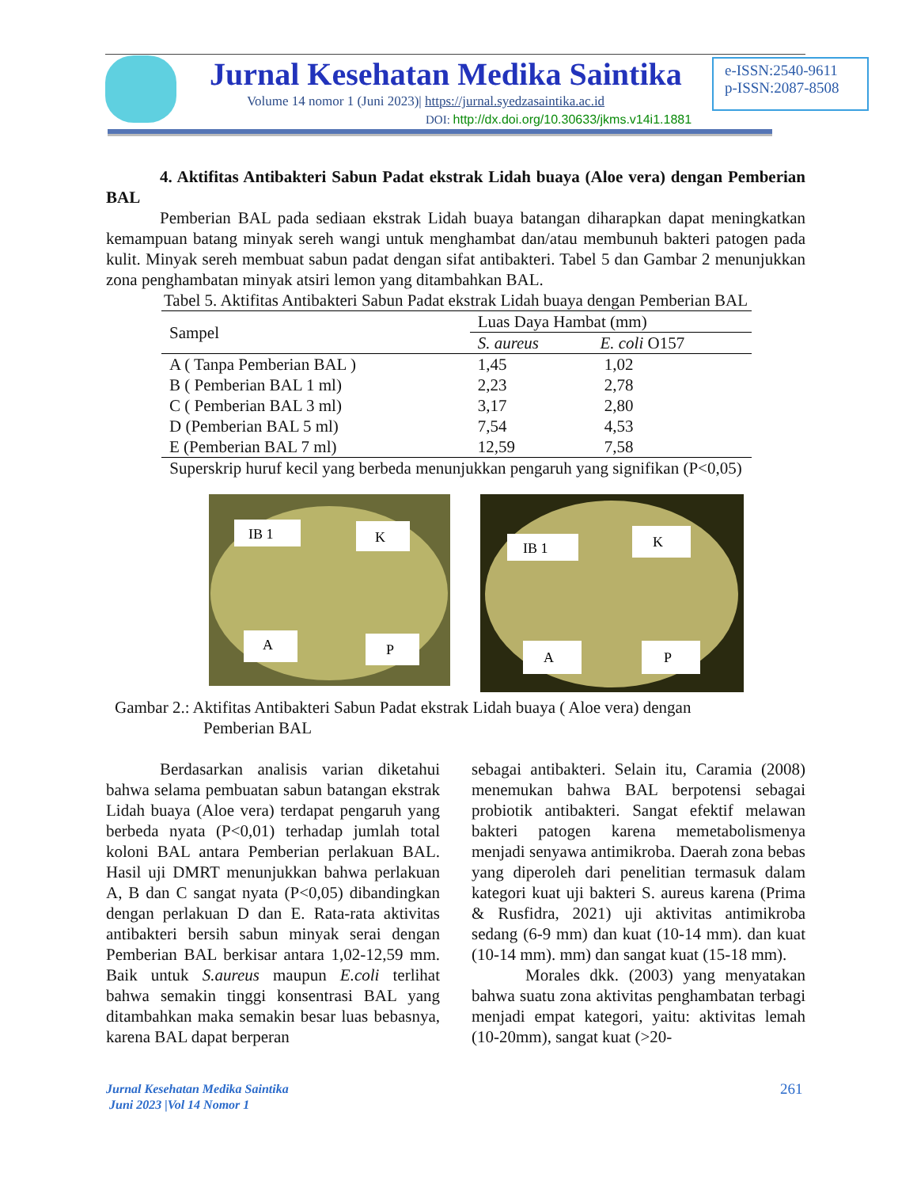Jurnal Kesehatan Medika Saintika
Volume 14 nomor 1 (Juni 2023)| https://jurnal.syedzasaintika.ac.id
DOI: http://dx.doi.org/10.30633/jkms.v14i1.1881
e-ISSN:2540-9611
p-ISSN:2087-8508
4. Aktifitas Antibakteri Sabun Padat ekstrak Lidah buaya (Aloe vera) dengan Pemberian BAL
Pemberian BAL pada sediaan ekstrak Lidah buaya batangan diharapkan dapat meningkatkan kemampuan batang minyak sereh wangi untuk menghambat dan/atau membunuh bakteri patogen pada kulit. Minyak sereh membuat sabun padat dengan sifat antibakteri. Tabel 5 dan Gambar 2 menunjukkan zona penghambatan minyak atsiri lemon yang ditambahkan BAL.
Tabel 5. Aktifitas Antibakteri Sabun Padat ekstrak Lidah buaya dengan Pemberian BAL
| Sampel | Luas Daya Hambat (mm) | |
| --- | --- | --- |
| | S. aureus | E. coli O157 |
| A ( Tanpa Pemberian BAL ) | 1,45 | 1,02 |
| B ( Pemberian BAL 1 ml) | 2,23 | 2,78 |
| C ( Pemberian BAL 3 ml) | 3,17 | 2,80 |
| D (Pemberian BAL 5 ml) | 7,54 | 4,53 |
| E (Pemberian BAL 7 ml) | 12,59 | 7,58 |
Superskrip huruf kecil yang berbeda menunjukkan pengaruh yang signifikan (P<0,05)
IB 1
K
A
P
IB 1
K
A
P
Gambar 2.: Aktifitas Antibakteri Sabun Padat ekstrak Lidah buaya ( Aloe vera) dengan
Pemberian BAL
Berdasarkan analisis varian diketahui bahwa selama pembuatan sabun batangan ekstrak Lidah buaya (Aloe vera) terdapat pengaruh yang berbeda nyata (P<0,01) terhadap jumlah total koloni BAL antara Pemberian perlakuan BAL. Hasil uji DMRT menunjukkan bahwa perlakuan A, B dan C sangat nyata (P<0,05) dibandingkan dengan perlakuan D dan E. Rata-rata aktivitas antibakteri bersih sabun minyak serai dengan Pemberian BAL berkisar antara 1,02-12,59 mm. Baik untuk S.aureus maupun E.coli terlihat bahwa semakin tinggi konsentrasi BAL yang ditambahkan maka semakin besar luas bebasnya, karena BAL dapat berperan
sebagai antibakteri. Selain itu, Caramia (2008) menemukan bahwa BAL berpotensi sebagai probiotik antibakteri. Sangat efektif melawan bakteri patogen karena memetabolismenya menjadi senyawa antimikroba. Daerah zona bebas yang diperoleh dari penelitian termasuk dalam kategori kuat uji bakteri S. aureus karena (Prima & Rusfidra, 2021) uji aktivitas antimikroba sedang (6-9 mm) dan kuat (10-14 mm). dan kuat (10-14 mm). mm) dan sangat kuat (15-18 mm).
Morales dkk. (2003) yang menyatakan bahwa suatu zona aktivitas penghambatan terbagi menjadi empat kategori, yaitu: aktivitas lemah (10-20mm), sangat kuat (>20-
Jurnal Kesehatan Medika Saintika
Juni 2023 |Vol 14 Nomor 1
261